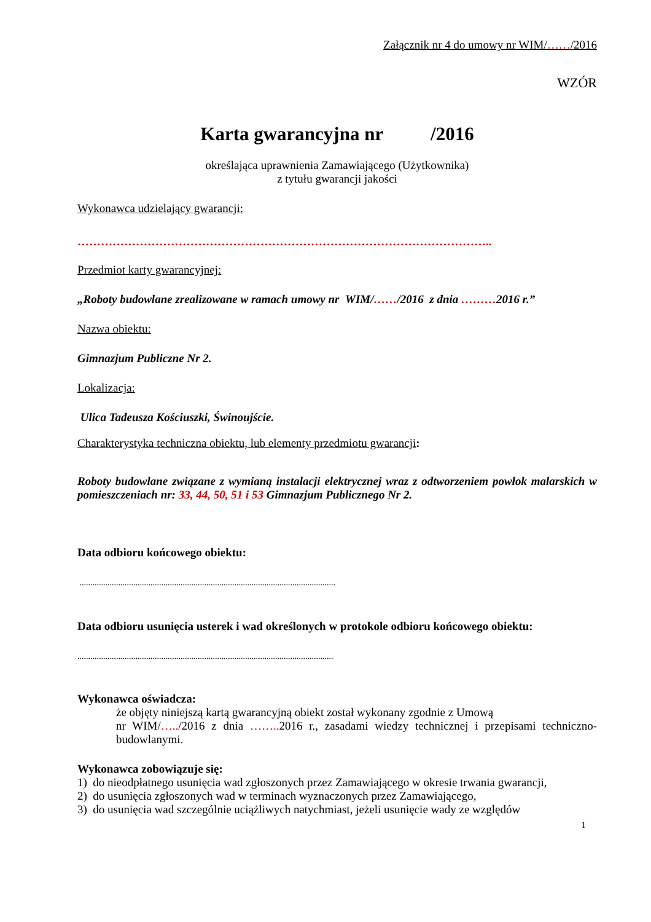Załącznik nr 4 do umowy nr WIM/……/2016
WZÓR
Karta gwarancyjna nr /2016
określająca uprawnienia Zamawiającego (Użytkownika)
z tytułu gwarancji jakości
Wykonawca udzielający gwarancji:
……………………………………………………………………………………………..
Przedmiot karty gwarancyjnej:
„Roboty budowlane zrealizowane w ramach umowy nr WIM/……/2016 z dnia ………2016 r.”
Nazwa obiektu:
Gimnazjum Publiczne Nr 2.
Lokalizacja:
Ulica Tadeusza Kościuszki, Świnoujście.
Charakterystyka techniczna obiektu, lub elementy przedmiotu gwarancji:
Roboty budowlane związane z wymianą instalacji elektrycznej wraz z odtworzeniem powłok malarskich w pomieszczeniach nr: 33, 44, 50, 51 i 53 Gimnazjum Publicznego Nr 2.
Data odbioru końcowego obiektu:
.......................................................................................................................
Data odbioru usunięcia usterek i wad określonych w protokole odbioru końcowego obiektu:
.......................................................................................................................
Wykonawca oświadcza:
że objęty niniejszą kartą gwarancyjną obiekt został wykonany zgodnie z Umową
nr WIM/…../2016 z dnia …….. 2016 r., zasadami wiedzy technicznej i przepisami techniczno-budowlanymi.
Wykonawca zobowiązuje się:
1) do nieodpłatnego usunięcia wad zgłoszonych przez Zamawiającego w okresie trwania gwarancji,
2) do usunięcia zgłoszonych wad w terminach wyznaczonych przez Zamawiającego,
3) do usunięcia wad szczególnie uciążliwych natychmiast, jeżeli usunięcie wady ze względów
1